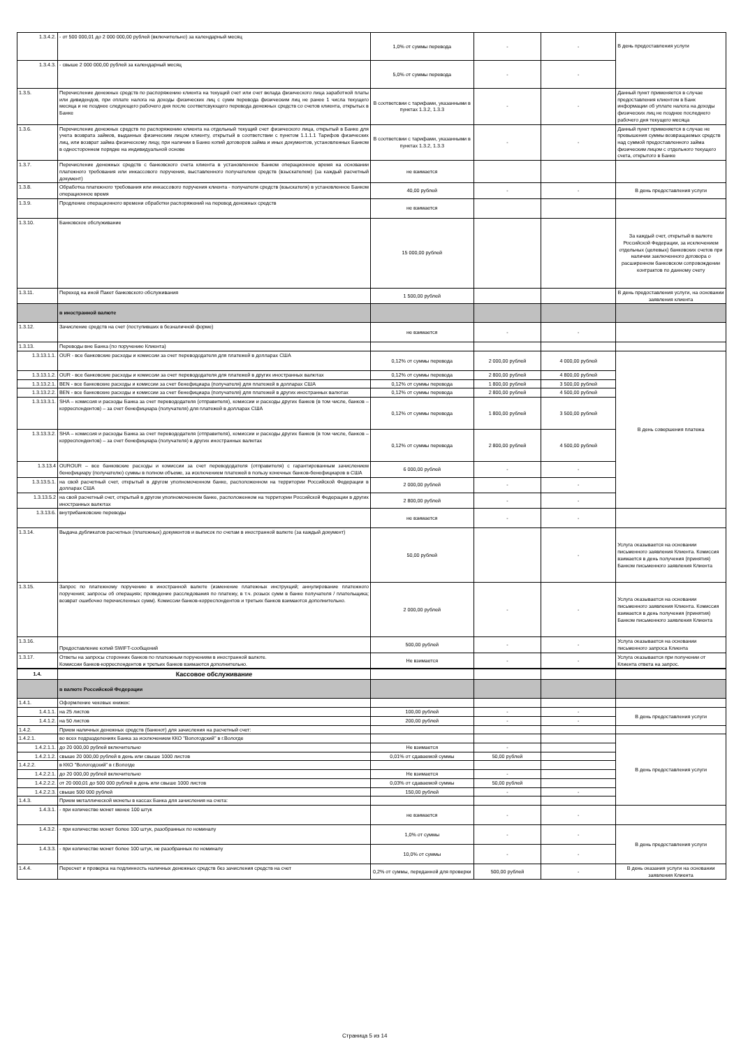| 1.3.4.2. | - от 500 000,01 до 2 000 000,00 рублей (включительно) за календарный месяц | 1,0% от суммы перевода | - | - | В день предоставления услуги |
| 1.3.4.3. | - свыше 2 000 000,00 рублей за календарный месяц | 5,0% от суммы перевода | - | - | |
| 1.3.5. | Перечисление денежных средств по распоряжению клиента на текущий счет или счет вклада физического лица заработной платы или дивидендов, при оплате налога на доходы физических лиц с сумм перевода физическим лиц не ранее 1 числа текущего месяца и не позднее следующего рабочего дня после соответсвующего перевода денежных средств со счетов клиента, открытых в Банке | В соответсвии с тарифами, указанными в пунктах 1.3.2, 1.3.3 | - | - | Данный пункт применяется в случае предоставления клиентом в Банк информации об уплате налога на доходы физических лиц не позднее последнего рабочего дня текущего месяца |
| 1.3.6. | Перечисление денежных средств по распоряжению клиента на отдельный текущий счет физического лица, открытый в Банке для учета возврата займов, выданных физическим лицом клиенту, открытый в соответствии с пунктом 1.1.1.1 Тарифов физических лиц, или возврат займа физическому лицу, при наличии в Банке копий договоров займа и иных документов, установленных Банком в одностороннем порядке на индивидуальной основе | В соответсвии с тарифами, указанными в пунктах 1.3.2, 1.3.3 | - | - | Данный пункт применяется в случае не превышения суммы возвращаемых средств над суммой предоставленного займа физическим лицом с отдельного текущего счета, открытого в Банке |
| 1.3.7. | Перечисление денежных средств с банковского счета клиента в установленное Банком операционное время на основании платежного требования или инкассового поручения, выставленного получателем средств (взыскателем) (за каждый расчетный документ) | не взимается | | | |
| 1.3.8. | Обработка платежного требования или инкассового поручения клиента - получателя средств (взыскателя) в установленное Банком операционное время | 40,00 рублей | - | - | В день предоставления услуги |
| 1.3.9. | Продление операционного времени обработки распоряжений на перевод денежных средств | не взимается | | | |
| 1.3.10. | Банковское обслуживание | 15 000,00 рублей | | | За каждый счет, открытый в валюте Российской Федерации, за исключением отдельных (целевых) банковских счетов при наличии заключенного договора о расширенном банковском сопровождении контрактов по данному счету |
| 1.3.11. | Переход на иной Пакет банковского обслуживания | 1 500,00 рублей | | | В день предоставления услуги, на основании заявления клиента |
| | в иностранной валюте | | | | |
| 1.3.12. | Зачисление средств на счет (поступивших в безналичной форме) | не взимается | - | - | |
| 1.3.13. | Переводы вне Банка (по поручению Клиента) | | | | |
| 1.3.13.1.1. | OUR - все банковские расходы и комиссии за счет перевододателя для платежей в долларах США | 0,12% от суммы перевода | 2 000,00 рублей | 4 000,00 рублей | В день совершения платежа |
| 1.3.13.1.2. | OUR - все банковские расходы и комиссии за счет перевододателя для платежей в других иностранных валютах | 0,12% от суммы перевода | 2 800,00 рублей | 4 800,00 рублей | |
| 1.3.13.2.1. | BEN - все банковские расходы и комиссии за счет бенефициара (получателя) для платежей в долларах США | 0,12% от суммы перевода | 1 800,00 рублей | 3 500,00 рублей | |
| 1.3.13.2.2. | BEN - все банковские расходы и комиссии за счет бенефициара (получателя) для платежей в других иностранных валютах | 0,12% от суммы перевода | 2 800,00 рублей | 4 500,00 рублей | |
| 1.3.13.3.1. | SHA – комиссия и расходы Банка за счет перевододателя (отправителя), комиссии и расходы других банков (в том числе, банков – корреспондентов) – за счет бенефициара (получателя) для платежей в долларах США | 0,12% от суммы перевода | 1 800,00 рублей | 3 500,00 рублей | |
| 1.3.13.3.2. | SHA – комиссия и расходы Банка за счет перевододателя (отправителя), комиссии и расходы других банков (в том числе, банков – корреспондентов) – за счет бенефициара (получателя) в других иностранных валютах | 0,12% от суммы перевода | 2 800,00 рублей | 4 500,00 рублей | |
| 1.3.13.4 | OUROUR – все банковские расходы и комиссии за счет перевододателя (отправителя) с гарантированным зачислением бенефициару (получателю) суммы в полном объеме, за исключением платежей в пользу конечных банков-бенефициаров в США | 6 000,00 рублей | - | - | |
| 1.3.13.5.1. | на свой расчетный счет, открытый в другом уполномоченном банке, расположенном на территории Российской Федерации в долларах США | 2 000,00 рублей | - | - | |
| 1.3.13.5.2 | на свой расчетный счет, открытый в другом уполномоченном банке, расположенном на территории Российской Федерации в других иностранных валютах | 2 800,00 рублей | - | - | |
| 1.3.13.6. | внутрибанковские переводы | не взимается | - | - | |
| 1.3.14. | Выдача дубликатов расчетных (платежных) документов и выписок по счетам в иностранной валюте (за каждый документ) | 50,00 рублей | | - | Услуга оказывается на основании письменного заявления Клиента. Комиссия взимается в день получения (принятия) Банком письменного заявления Клиента |
| 1.3.15. | Запрос по платежному поручению в иностранной валюте (изменение платежных инструкций; аннулирование платежного поручения; запросы об операциях; проведение расследования по платежу, в т.ч. розыск сумм в банке получателя / плательщика; возврат ошибочно перечисленных сумм). Комиссии банков-корреспондентов и третьих банков взимаются дополнительно. | 2 000,00 рублей | - | - | Услуга оказывается на основании письменного заявления Клиента. Комиссия взимается в день получения (принятия) Банком письменного заявления Клиента |
| 1.3.16. | Предоставление копий SWIFT-сообщений | 500,00 рублей | - | - | Услуга оказывается на основании письменного запроса Клиента |
| 1.3.17. | Ответы на запросы сторонних банков по платежным поручениям в иностранной валюте. Комиссии банков-корреспондентов и третьих банков взимаются дополнительно. | Не взимается | - | - | Услуга оказывается при получении от Клиента ответа на запрос. |
| 1.4. | Кассовое обслуживание | | | | |
| | в валюте Российской Федерации | | | | |
| 1.4.1. | Оформление чековых книжек: | | | | |
| 1.4.1.1. | на 25 листов | 100,00 рублей | - | - | В день предоставления услуги |
| 1.4.1.2. | на 50 листов | 200,00 рублей | - | - | |
| 1.4.2. | Прием наличных денежных средств (банкнот) для зачисления на расчетный счет: | | | | |
| 1.4.2.1. | во всех подразделениях Банка за исключением ККО "Вологодский" в г.Вологде | | | | В день предоставления услуги |
| 1.4.2.1.1. | до 20 000,00 рублей включительно | Не взимается | - | | |
| 1.4.2.1.2. | свыше 20 000,00 рублей в день или свыше 1000 листов | 0,01% от сдаваемой суммы | 50,00 рублей | | |
| 1.4.2.2. | в ККО "Вологодский" в г.Вологде | | | | |
| 1.4.2.2.1. | до 20 000,00 рублей включительно | Не взимается | - | | |
| 1.4.2.2.2. | от 20 000,01 до 500 000 рублей в день или свыше 1000 листов | 0,03% от сдаваемой суммы | 50,00 рублей | | |
| 1.4.2.2.3. | свыше 500 000 рублей | 150,00 рублей | - | - | |
| 1.4.3. | Прием металлической монеты в кассах Банка для зачисления на счета: | | | | |
| 1.4.3.1. | - при количестве монет менее 100 штук | не взимается | - | - | |
| 1.4.3.2. | - при количестве монет более 100 штук, разобранных по номиналу | 1,0% от суммы | - | - | В день предоставления услуги |
| 1.4.3.3. | - при количестве монет более 100 штук, не разобранных по номиналу | 10,0% от суммы | - | - | |
| 1.4.4. | Пересчет и проверка на подлинность наличных денежных средств без зачисления средств на счет | 0,2% от суммы, переданной для проверки | 500,00 рублей | - | В день оказания услуги на основании заявления Клиента |
Страница 5 из 14